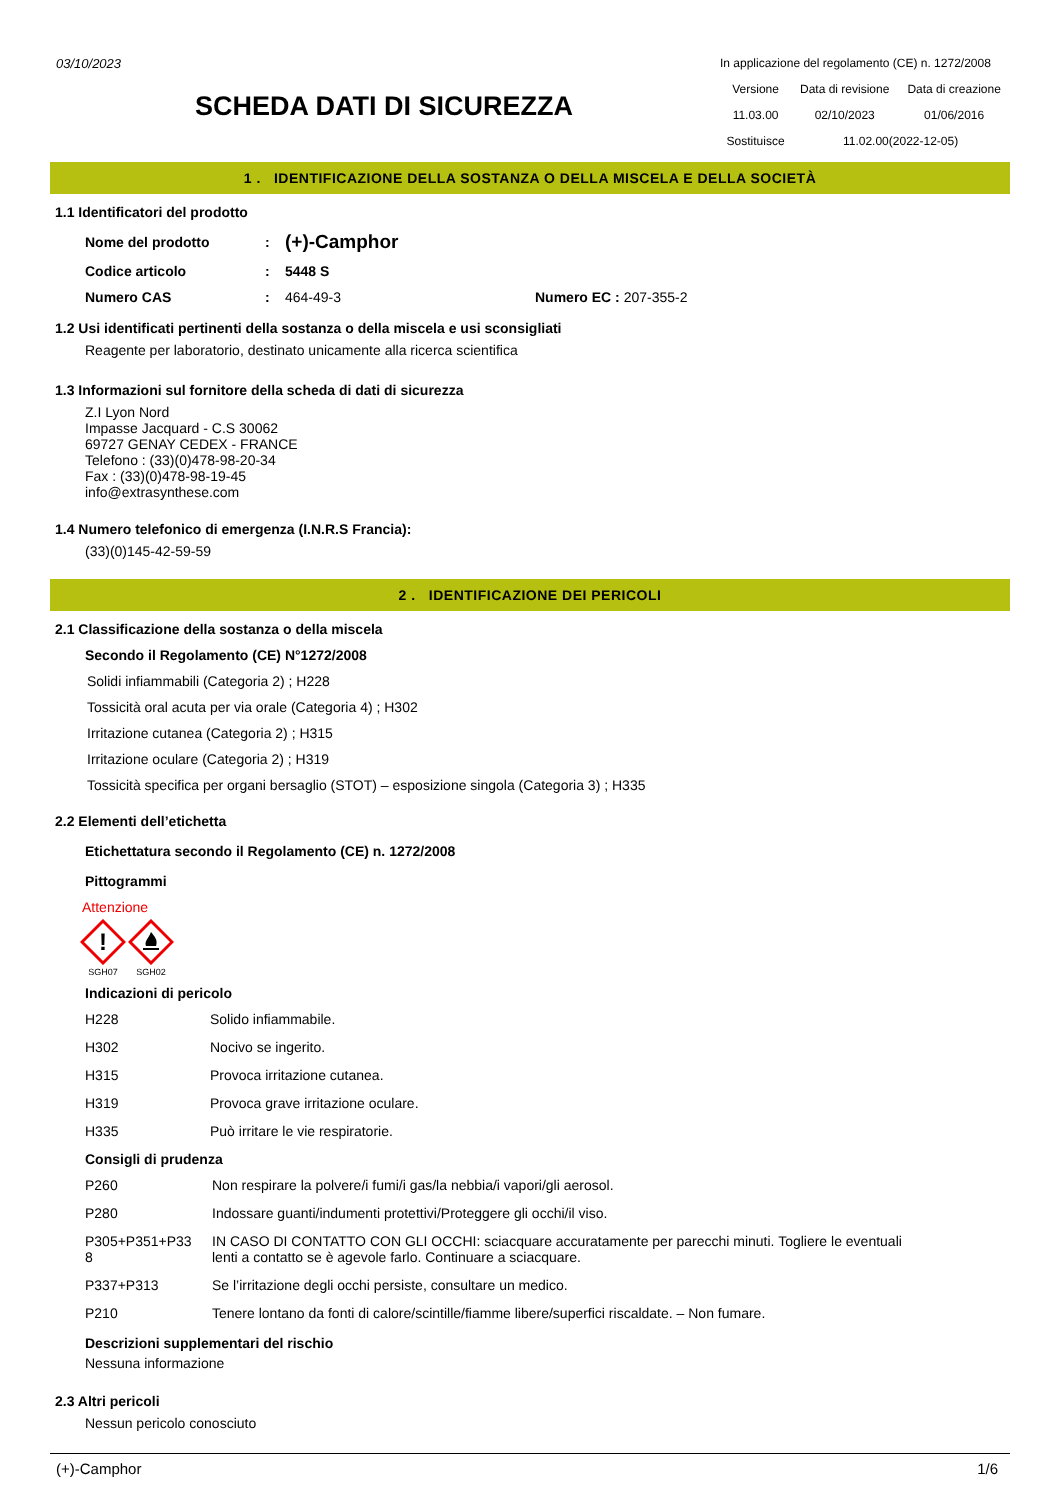03/10/2023
SCHEDA DATI DI SICUREZZA
In applicazione del regolamento (CE) n. 1272/2008
| Versione | Data di revisione | Data di creazione |
| 11.03.00 | 02/10/2023 | 01/06/2016 |
| Sostituisce | 11.02.00(2022-12-05) | |
1 . IDENTIFICAZIONE DELLA SOSTANZA O DELLA MISCELA E DELLA SOCIETÀ
1.1 Identificatori del prodotto
| Nome del prodotto | : | (+)-Camphor | | | |
| Codice articolo | : | 5448 S | | | |
| Numero CAS | : | 464-49-3 | Numero EC | : | 207-355-2 |
1.2 Usi identificati pertinenti della sostanza o della miscela e usi sconsigliati
Reagente per laboratorio, destinato unicamente alla ricerca scientifica
1.3 Informazioni sul fornitore della scheda di dati di sicurezza
Z.I Lyon Nord
Impasse Jacquard - C.S 30062
69727 GENAY CEDEX - FRANCE
Telefono : (33)(0)478-98-20-34
Fax : (33)(0)478-98-19-45
info@extrasynthese.com
1.4 Numero telefonico di emergenza (I.N.R.S Francia):
(33)(0)145-42-59-59
2 . IDENTIFICAZIONE DEI PERICOLI
2.1 Classificazione della sostanza o della miscela
Secondo il Regolamento (CE) N°1272/2008
Solidi infiammabili (Categoria 2) ; H228
Tossicità oral acuta per via orale (Categoria 4) ; H302
Irritazione cutanea (Categoria 2) ; H315
Irritazione oculare (Categoria 2) ; H319
Tossicità specifica per organi bersaglio (STOT) – esposizione singola (Categoria 3) ; H335
2.2 Elementi dell’etichetta
Etichettatura secondo il Regolamento (CE) n. 1272/2008
Pittogrammi
Attenzione
!
SGH07
SGH02
Indicazioni di pericolo
| H228 | Solido infiammabile. |
| H302 | Nocivo se ingerito. |
| H315 | Provoca irritazione cutanea. |
| H319 | Provoca grave irritazione oculare. |
| H335 | Può irritare le vie respiratorie. |
Consigli di prudenza
| P260 | Non respirare la polvere/i fumi/i gas/la nebbia/i vapori/gli aerosol. |
| P280 | Indossare guanti/indumenti protettivi/Proteggere gli occhi/il viso. |
| P305+P351+P33 8 | IN CASO DI CONTATTO CON GLI OCCHI: sciacquare accuratamente per parecchi minuti. Togliere le eventuali lenti a contatto se è agevole farlo. Continuare a sciacquare. |
| P337+P313 | Se l’irritazione degli occhi persiste, consultare un medico. |
| P210 | Tenere lontano da fonti di calore/scintille/fiamme libere/superfici riscaldate. – Non fumare. |
Descrizioni supplementari del rischio
Nessuna informazione
2.3 Altri pericoli
Nessun pericolo conosciuto
(+)-Camphor 1/6